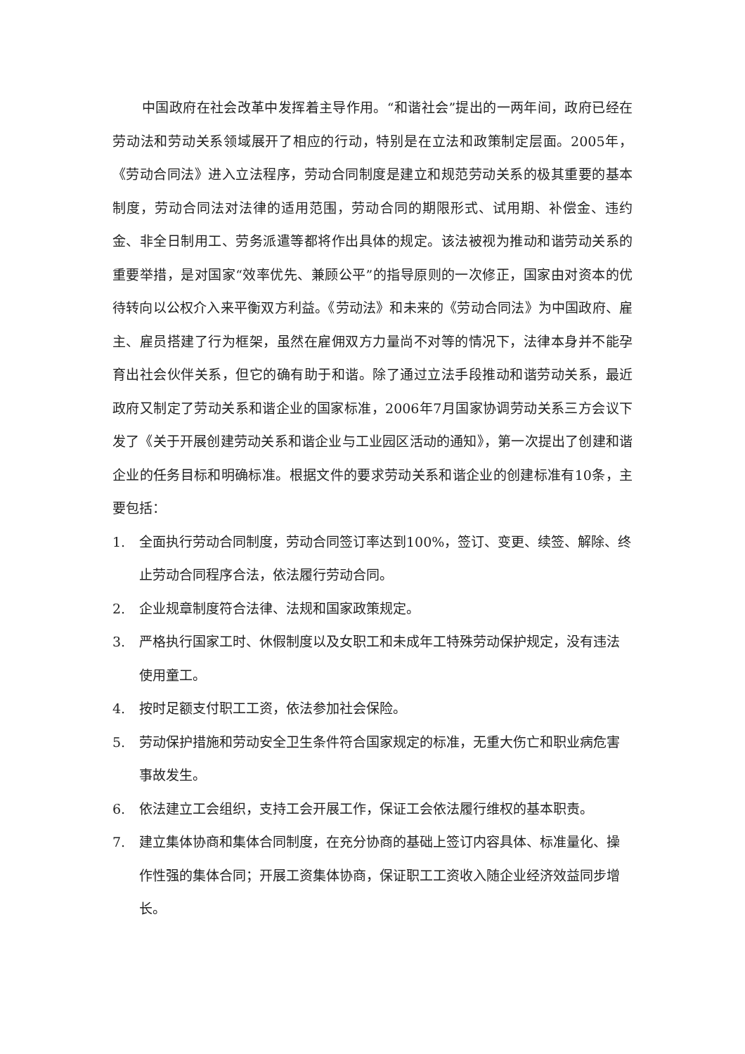中国政府在社会改革中发挥着主导作用。“和谐社会”提出的一两年间，政府已经在劳动法和劳动关系领域展开了相应的行动，特别是在立法和政策制定层面。2005年，《劳动合同法》进入立法程序，劳动合同制度是建立和规范劳动关系的极其重要的基本制度，劳动合同法对法律的适用范围，劳动合同的期限形式、试用期、补偿金、违约金、非全日制用工、劳务派遣等都将作出具体的规定。该法被视为推动和谐劳动关系的重要举措，是对国家“效率优先、兼顾公平”的指导原则的一次修正，国家由对资本的优待转向以公权介入来平衡双方利益。《劳动法》和未来的《劳动合同法》为中国政府、雇主、雇员搭建了行为框架，虽然在雇佣双方力量尚不对等的情况下，法律本身并不能孕育出社会伙伴关系，但它的确有助于和谐。除了通过立法手段推动和谐劳动关系，最近政府又制定了劳动关系和谐企业的国家标准，2006年7月国家协调劳动关系三方会议下发了《关于开展创建劳动关系和谐企业与工业园区活动的通知》，第一次提出了创建和谐企业的任务目标和明确标准。根据文件的要求劳动关系和谐企业的创建标准有10条，主要包括：
1. 全面执行劳动合同制度，劳动合同签订率达到100%，签订、变更、续签、解除、终止劳动合同程序合法，依法履行劳动合同。
2. 企业规章制度符合法律、法规和国家政策规定。
3. 严格执行国家工时、休假制度以及女职工和未成年工特殊劳动保护规定，没有违法使用童工。
4. 按时足额支付职工工资，依法参加社会保险。
5. 劳动保护措施和劳动安全卫生条件符合国家规定的标准，无重大伤亡和职业病危害事故发生。
6. 依法建立工会组织，支持工会开展工作，保证工会依法履行维权的基本职责。
7. 建立集体协商和集体合同制度，在充分协商的基础上签订内容具体、标准量化、操作性强的集体合同；开展工资集体协商，保证职工工资收入随企业经济效益同步增长。